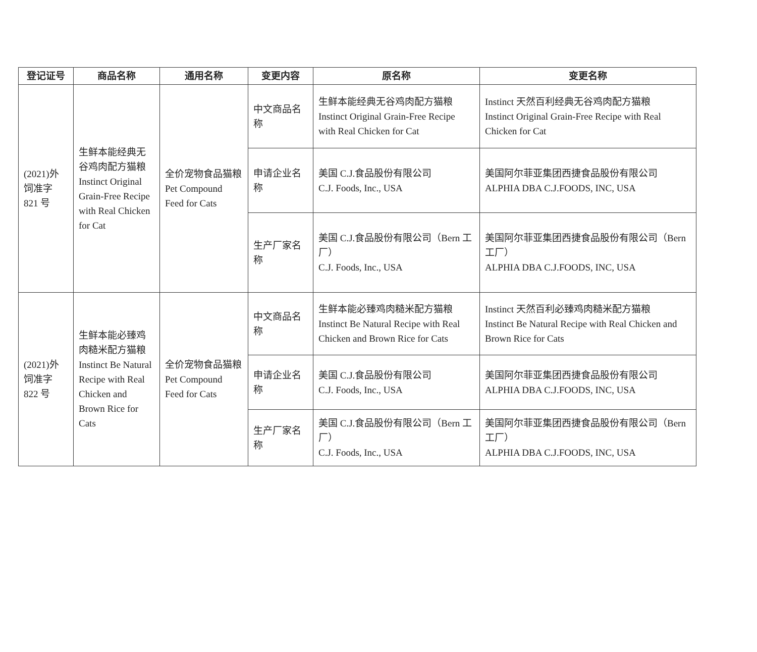| 登记证号 | 商品名称 | 通用名称 | 变更内容 | 原名称 | 变更名称 |
| --- | --- | --- | --- | --- | --- |
| (2021)外饲准字 821 号 | 生鲜本能经典无谷鸡肉配方猫粮 Instinct Original Grain-Free Recipe with Real Chicken for Cat | 全价宠物食品猫粮 Pet Compound Feed for Cats | 中文商品名称 | 生鲜本能经典无谷鸡肉配方猫粮 Instinct Original Grain-Free Recipe with Real Chicken for Cat | Instinct 天然百利经典无谷鸡肉配方猫粮 Instinct Original Grain-Free Recipe with Real Chicken for Cat |
| | | | 申请企业名称 | 美国 C.J.食品股份有限公司 C.J. Foods, Inc., USA | 美国阿尔菲亚集团西捷食品股份有限公司 ALPHIA DBA C.J.FOODS, INC, USA |
| | | | 生产厂家名称 | 美国 C.J.食品股份有限公司（Bern 工厂） C.J. Foods, Inc., USA | 美国阿尔菲亚集团西捷食品股份有限公司（Bern 工厂） ALPHIA DBA C.J.FOODS, INC, USA |
| (2021)外饲准字 822 号 | 生鲜本能必臻鸡肉糙米配方猫粮 Instinct Be Natural Recipe with Real Chicken and Brown Rice for Cats | 全价宠物食品猫粮 Pet Compound Feed for Cats | 中文商品名称 | 生鲜本能必臻鸡肉糙米配方猫粮 Instinct Be Natural Recipe with Real Chicken and Brown Rice for Cats | Instinct 天然百利必臻鸡肉糙米配方猫粮 Instinct Be Natural Recipe with Real Chicken and Brown Rice for Cats |
| | | | 申请企业名称 | 美国 C.J.食品股份有限公司 C.J. Foods, Inc., USA | 美国阿尔菲亚集团西捷食品股份有限公司 ALPHIA DBA C.J.FOODS, INC, USA |
| | | | 生产厂家名称 | 美国 C.J.食品股份有限公司（Bern 工厂） C.J. Foods, Inc., USA | 美国阿尔菲亚集团西捷食品股份有限公司（Bern 工厂） ALPHIA DBA C.J.FOODS, INC, USA |